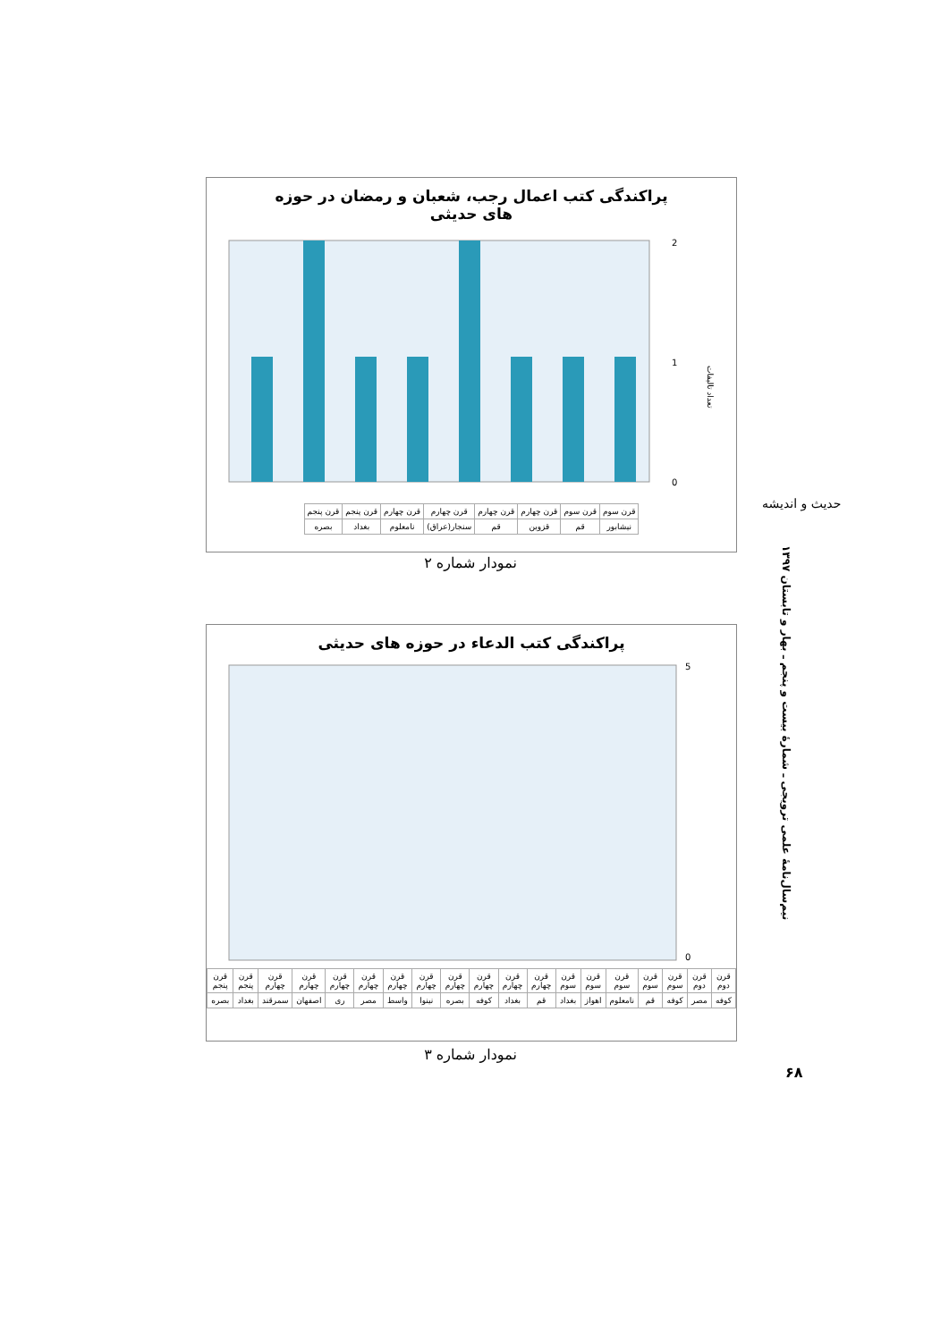حدیث و اندیشه
پراکندگی کتب اعمال رجب، شعبان و رمضان در حوزه های حدیثی
0
1
2
تعداد تالیفات
| قرن سوم | قرن سوم | قرن چهارم | قرن چهارم | قرن چهارم | قرن چهارم | قرن پنجم | قرن پنجم |
| نیشابور | قم | قزوین | قم | سنجار(عراق) | نامعلوم | بغداد | بصره |
نمودار شماره ۲
پراکندگی کتب الدعاء در حوزه های حدیثی
0
5
| قرن دوم | قرن دوم | قرن سوم | قرن سوم | قرن سوم | قرن سوم | قرن سوم | قرن چهارم | قرن چهارم | قرن چهارم | قرن چهارم | قرن چهارم | قرن چهارم | قرن چهارم | قرن چهارم | قرن چهارم | قرن چهارم | قرن پنجم | قرن پنجم |
| کوفه | مصر | کوفه | قم | نامعلوم | اهواز | بغداد | قم | بغداد | کوفه | بصره | نینوا | واسط | مصر | ری | اصفهان | سمرقند | بغداد | بصره |
نمودار شماره ۳
نیم‌سال‌نامهٔ علمی ترویجی ـ شمارهٔ بیست و پنجم ـ بهار و تابستان ۱۳۹۷
۶۸